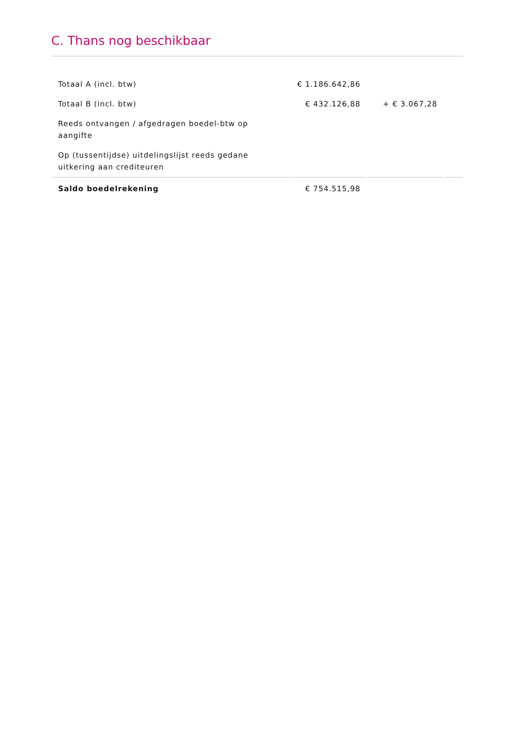C. Thans nog beschikbaar
| Totaal A (incl. btw) | € 1.186.642,86 | | |
| Totaal B (incl. btw) | € 432.126,88 | + € 3.067,28 | |
| Reeds ontvangen / afgedragen boedel-btw op aangifte | | | |
| Op (tussentijdse) uitdelingslijst reeds gedane uitkering aan crediteuren | | | |
| Saldo boedelrekening | € 754.515,98 | | |